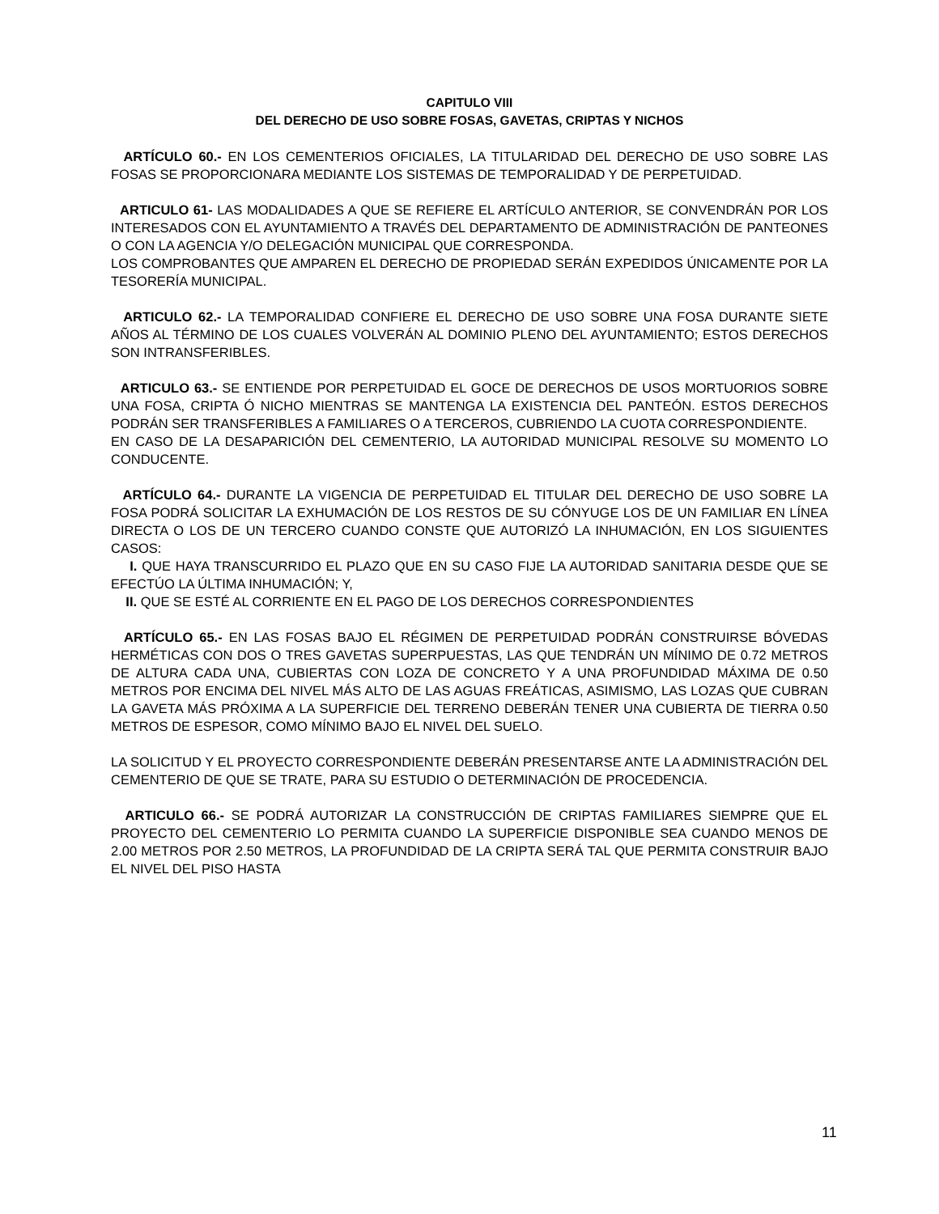CAPITULO VIII
DEL DERECHO DE USO SOBRE FOSAS, GAVETAS, CRIPTAS Y NICHOS
ARTÍCULO 60.- EN LOS CEMENTERIOS OFICIALES, LA TITULARIDAD DEL DERECHO DE USO SOBRE LAS FOSAS SE PROPORCIONARA MEDIANTE LOS SISTEMAS DE TEMPORALIDAD Y DE PERPETUIDAD.
ARTICULO 61- LAS MODALIDADES A QUE SE REFIERE EL ARTÍCULO ANTERIOR, SE CONVENDRÁN POR LOS INTERESADOS CON EL AYUNTAMIENTO A TRAVÉS DEL DEPARTAMENTO DE ADMINISTRACIÓN DE PANTEONES O CON LA AGENCIA Y/O DELEGACIÓN MUNICIPAL QUE CORRESPONDA.
LOS COMPROBANTES QUE AMPAREN EL DERECHO DE PROPIEDAD SERÁN EXPEDIDOS ÚNICAMENTE POR LA TESORERÍA MUNICIPAL.
ARTICULO 62.- LA TEMPORALIDAD CONFIERE EL DERECHO DE USO SOBRE UNA FOSA DURANTE SIETE AÑOS AL TÉRMINO DE LOS CUALES VOLVERÁN AL DOMINIO PLENO DEL AYUNTAMIENTO; ESTOS DERECHOS SON INTRANSFERIBLES.
ARTICULO 63.- SE ENTIENDE POR PERPETUIDAD EL GOCE DE DERECHOS DE USOS MORTUORIOS SOBRE UNA FOSA, CRIPTA Ó NICHO MIENTRAS SE MANTENGA LA EXISTENCIA DEL PANTEÓN. ESTOS DERECHOS PODRÁN SER TRANSFERIBLES A FAMILIARES O A TERCEROS, CUBRIENDO LA CUOTA CORRESPONDIENTE.
EN CASO DE LA DESAPARICIÓN DEL CEMENTERIO, LA AUTORIDAD MUNICIPAL RESOLVE SU MOMENTO LO CONDUCENTE.
ARTÍCULO 64.- DURANTE LA VIGENCIA DE PERPETUIDAD EL TITULAR DEL DERECHO DE USO SOBRE LA FOSA PODRÁ SOLICITAR LA EXHUMACIÓN DE LOS RESTOS DE SU CÓNYUGE LOS DE UN FAMILIAR EN LÍNEA DIRECTA O LOS DE UN TERCERO CUANDO CONSTE QUE AUTORIZÓ LA INHUMACIÓN, EN LOS SIGUIENTES CASOS:
I. QUE HAYA TRANSCURRIDO EL PLAZO QUE EN SU CASO FIJE LA AUTORIDAD SANITARIA DESDE QUE SE EFECTÚO LA ÚLTIMA INHUMACIÓN; Y,
II. QUE SE ESTÉ AL CORRIENTE EN EL PAGO DE LOS DERECHOS CORRESPONDIENTES
ARTÍCULO 65.- EN LAS FOSAS BAJO EL RÉGIMEN DE PERPETUIDAD PODRÁN CONSTRUIRSE BÓVEDAS HERMÉTICAS CON DOS O TRES GAVETAS SUPERPUESTAS, LAS QUE TENDRÁN UN MÍNIMO DE 0.72 METROS DE ALTURA CADA UNA, CUBIERTAS CON LOZA DE CONCRETO Y A UNA PROFUNDIDAD MÁXIMA DE 0.50 METROS POR ENCIMA DEL NIVEL MÁS ALTO DE LAS AGUAS FREÁTICAS, ASIMISMO, LAS LOZAS QUE CUBRAN LA GAVETA MÁS PRÓXIMA A LA SUPERFICIE DEL TERRENO DEBERÁN TENER UNA CUBIERTA DE TIERRA 0.50 METROS DE ESPESOR, COMO MÍNIMO BAJO EL NIVEL DEL SUELO.
LA SOLICITUD Y EL PROYECTO CORRESPONDIENTE DEBERÁN PRESENTARSE ANTE LA ADMINISTRACIÓN DEL CEMENTERIO DE QUE SE TRATE, PARA SU ESTUDIO O DETERMINACIÓN DE PROCEDENCIA.
ARTICULO 66.- SE PODRÁ AUTORIZAR LA CONSTRUCCIÓN DE CRIPTAS FAMILIARES SIEMPRE QUE EL PROYECTO DEL CEMENTERIO LO PERMITA CUANDO LA SUPERFICIE DISPONIBLE SEA CUANDO MENOS DE 2.00 METROS POR 2.50 METROS, LA PROFUNDIDAD DE LA CRIPTA SERÁ TAL QUE PERMITA CONSTRUIR BAJO EL NIVEL DEL PISO HASTA
11